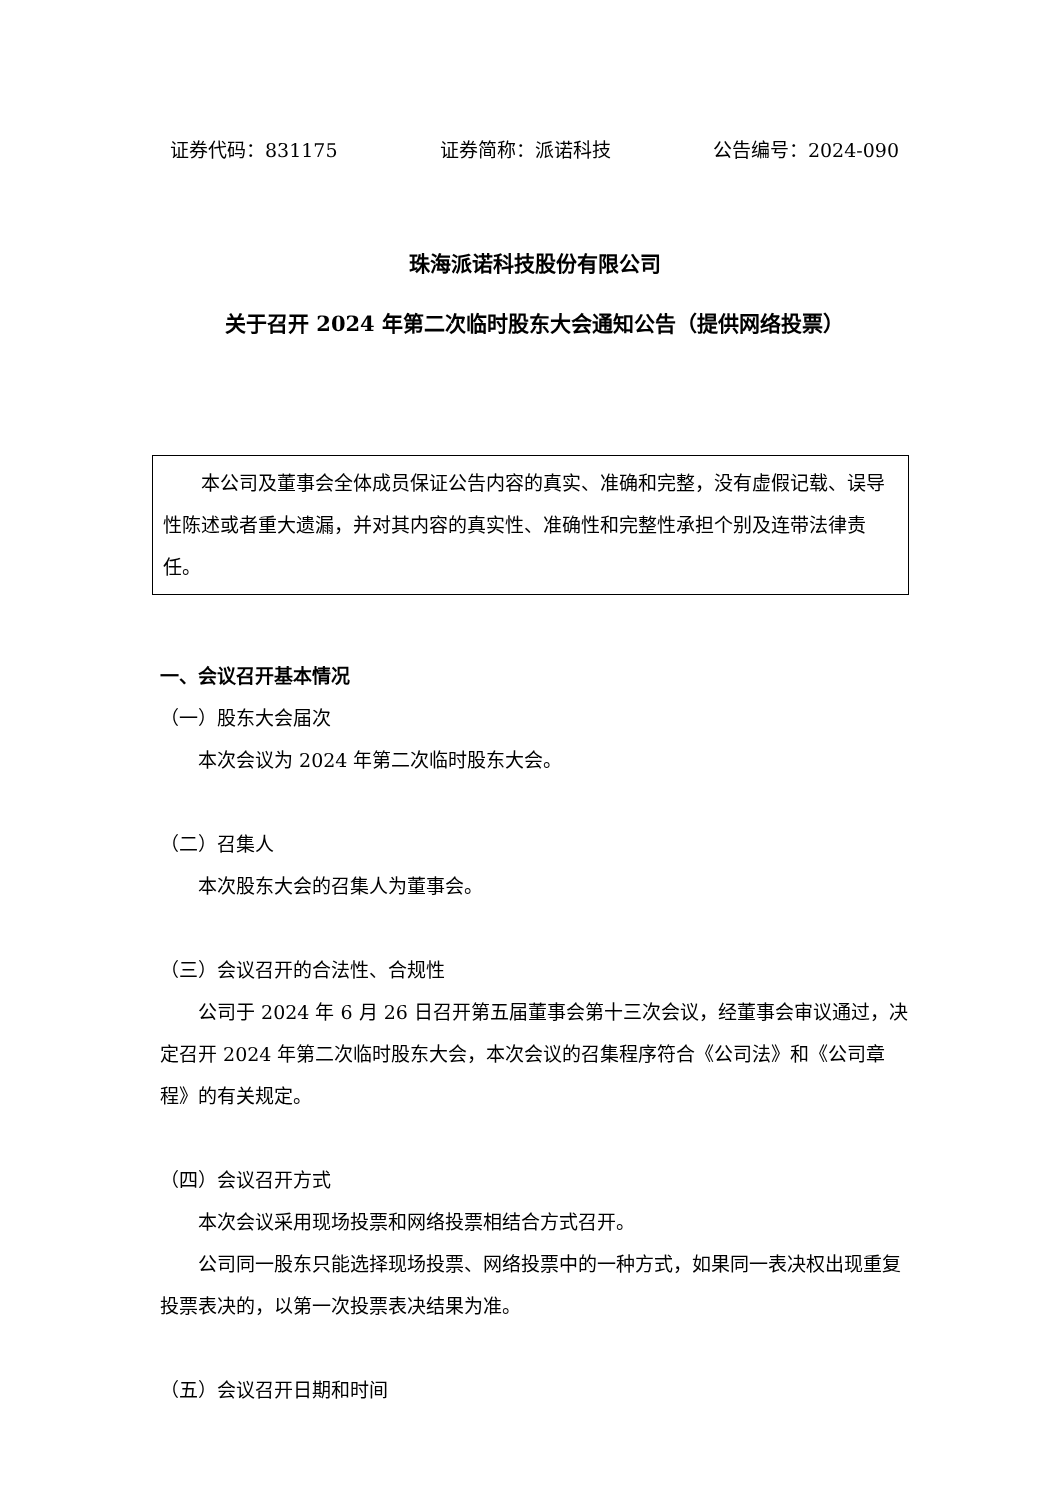证券代码：831175 证券简称：派诺科技 公告编号：2024-090
珠海派诺科技股份有限公司
关于召开 2024 年第二次临时股东大会通知公告（提供网络投票）
本公司及董事会全体成员保证公告内容的真实、准确和完整，没有虚假记载、误导性陈述或者重大遗漏，并对其内容的真实性、准确性和完整性承担个别及连带法律责任。
一、会议召开基本情况
（一）股东大会届次
本次会议为 2024 年第二次临时股东大会。
（二）召集人
本次股东大会的召集人为董事会。
（三）会议召开的合法性、合规性
公司于 2024 年 6 月 26 日召开第五届董事会第十三次会议，经董事会审议通过，决定召开 2024 年第二次临时股东大会，本次会议的召集程序符合《公司法》和《公司章程》的有关规定。
（四）会议召开方式
本次会议采用现场投票和网络投票相结合方式召开。
公司同一股东只能选择现场投票、网络投票中的一种方式，如果同一表决权出现重复投票表决的，以第一次投票表决结果为准。
（五）会议召开日期和时间